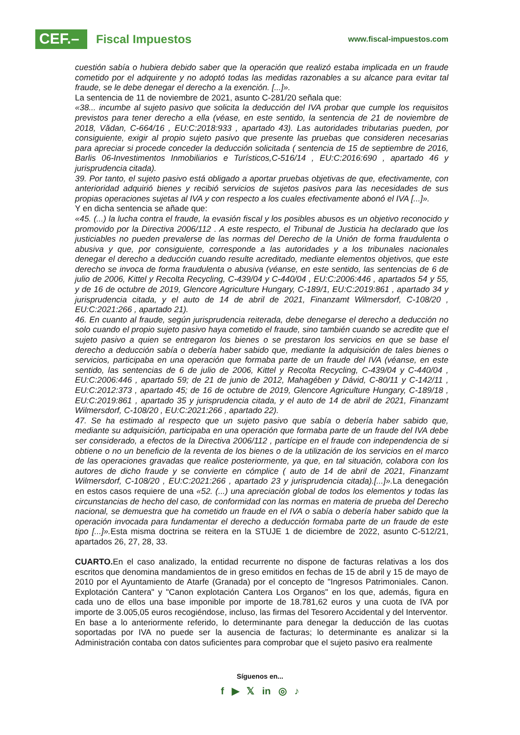CEF.–
Fiscal Impuestos
www.fiscal-impuestos.com
cuestión sabía o hubiera debido saber que la operación que realizó estaba implicada en un fraude cometido por el adquirente y no adoptó todas las medidas razonables a su alcance para evitar tal fraude, se le debe denegar el derecho a la exención. [...]».
La sentencia de 11 de noviembre de 2021, asunto C-281/20 señala que:
«38... incumbe al sujeto pasivo que solicita la deducción del IVA probar que cumple los requisitos previstos para tener derecho a ella (véase, en este sentido, la sentencia de 21 de noviembre de 2018, Vădan, C-664/16 , EU:C:2018:933 , apartado 43). Las autoridades tributarias pueden, por consiguiente, exigir al propio sujeto pasivo que presente las pruebas que consideren necesarias para apreciar si procede conceder la deducción solicitada ( sentencia de 15 de septiembre de 2016, Barlis 06-Investimentos Inmobiliarios e Turísticos,C-516/14 , EU:C:2016:690 , apartado 46 y jurisprudencia citada).
39. Por tanto, el sujeto pasivo está obligado a aportar pruebas objetivas de que, efectivamente, con anterioridad adquirió bienes y recibió servicios de sujetos pasivos para las necesidades de sus propias operaciones sujetas al IVA y con respecto a los cuales efectivamente abonó el IVA [...]».
Y en dicha sentencia se añade que:
«45. (...) la lucha contra el fraude, la evasión fiscal y los posibles abusos es un objetivo reconocido y promovido por la Directiva 2006/112 . A este respecto, el Tribunal de Justicia ha declarado que los justiciables no pueden prevalerse de las normas del Derecho de la Unión de forma fraudulenta o abusiva y que, por consiguiente, corresponde a las autoridades y a los tribunales nacionales denegar el derecho a deducción cuando resulte acreditado, mediante elementos objetivos, que este derecho se invoca de forma fraudulenta o abusiva (véanse, en este sentido, las sentencias de 6 de julio de 2006, Kittel y Recolta Recycling, C-439/04 y C-440/04 , EU:C:2006:446 , apartados 54 y 55, y de 16 de octubre de 2019, Glencore Agriculture Hungary, C-189/1, EU:C:2019:861 , apartado 34 y jurisprudencia citada, y el auto de 14 de abril de 2021, Finanzamt Wilmersdorf, C-108/20 , EU:C:2021:266 , apartado 21).
46. En cuanto al fraude, según jurisprudencia reiterada, debe denegarse el derecho a deducción no solo cuando el propio sujeto pasivo haya cometido el fraude, sino también cuando se acredite que el sujeto pasivo a quien se entregaron los bienes o se prestaron los servicios en que se base el derecho a deducción sabía o debería haber sabido que, mediante la adquisición de tales bienes o servicios, participaba en una operación que formaba parte de un fraude del IVA (véanse, en este sentido, las sentencias de 6 de julio de 2006, Kittel y Recolta Recycling, C-439/04 y C-440/04 , EU:C:2006:446 , apartado 59; de 21 de junio de 2012, Mahagében y Dávid, C-80/11 y C-142/11 , EU:C:2012:373 , apartado 45; de 16 de octubre de 2019, Glencore Agriculture Hungary, C-189/18 , EU:C:2019:861 , apartado 35 y jurisprudencia citada, y el auto de 14 de abril de 2021, Finanzamt Wilmersdorf, C-108/20 , EU:C:2021:266 , apartado 22).
47. Se ha estimado al respecto que un sujeto pasivo que sabía o debería haber sabido que, mediante su adquisición, participaba en una operación que formaba parte de un fraude del IVA debe ser considerado, a efectos de la Directiva 2006/112 , partícipe en el fraude con independencia de si obtiene o no un beneficio de la reventa de los bienes o de la utilización de los servicios en el marco de las operaciones gravadas que realice posteriormente, ya que, en tal situación, colabora con los autores de dicho fraude y se convierte en cómplice ( auto de 14 de abril de 2021, Finanzamt Wilmersdorf, C-108/20 , EU:C:2021:266 , apartado 23 y jurisprudencia citada).[...]». La denegación en estos casos requiere de una «52. (...) una apreciación global de todos los elementos y todas las circunstancias de hecho del caso, de conformidad con las normas en materia de prueba del Derecho nacional, se demuestra que ha cometido un fraude en el IVA o sabía o debería haber sabido que la operación invocada para fundamentar el derecho a deducción formaba parte de un fraude de este tipo [...]». Esta misma doctrina se reitera en la STUJE 1 de diciembre de 2022, asunto C-512/21, apartados 26, 27, 28, 33.
CUARTO. En el caso analizado, la entidad recurrente no dispone de facturas relativas a los dos escritos que denomina mandamientos de in greso emitidos en fechas de 15 de abril y 15 de mayo de 2010 por el Ayuntamiento de Atarfe (Granada) por el concepto de "Ingresos Patrimoniales. Canon. Explotación Cantera" y "Canon explotación Cantera Los Organos" en los que, además, figura en cada uno de ellos una base imponible por importe de 18.781,62 euros y una cuota de IVA por importe de 3.005,05 euros recogiéndose, incluso, las firmas del Tesorero Accidental y del Interventor.
En base a lo anteriormente referido, lo determinante para denegar la deducción de las cuotas soportadas por IVA no puede ser la ausencia de facturas; lo determinante es analizar si la Administración contaba con datos suficientes para comprobar que el sujeto pasivo era realmente
Síguenos en...
f ▶ 𝕏 in ◎ ♪